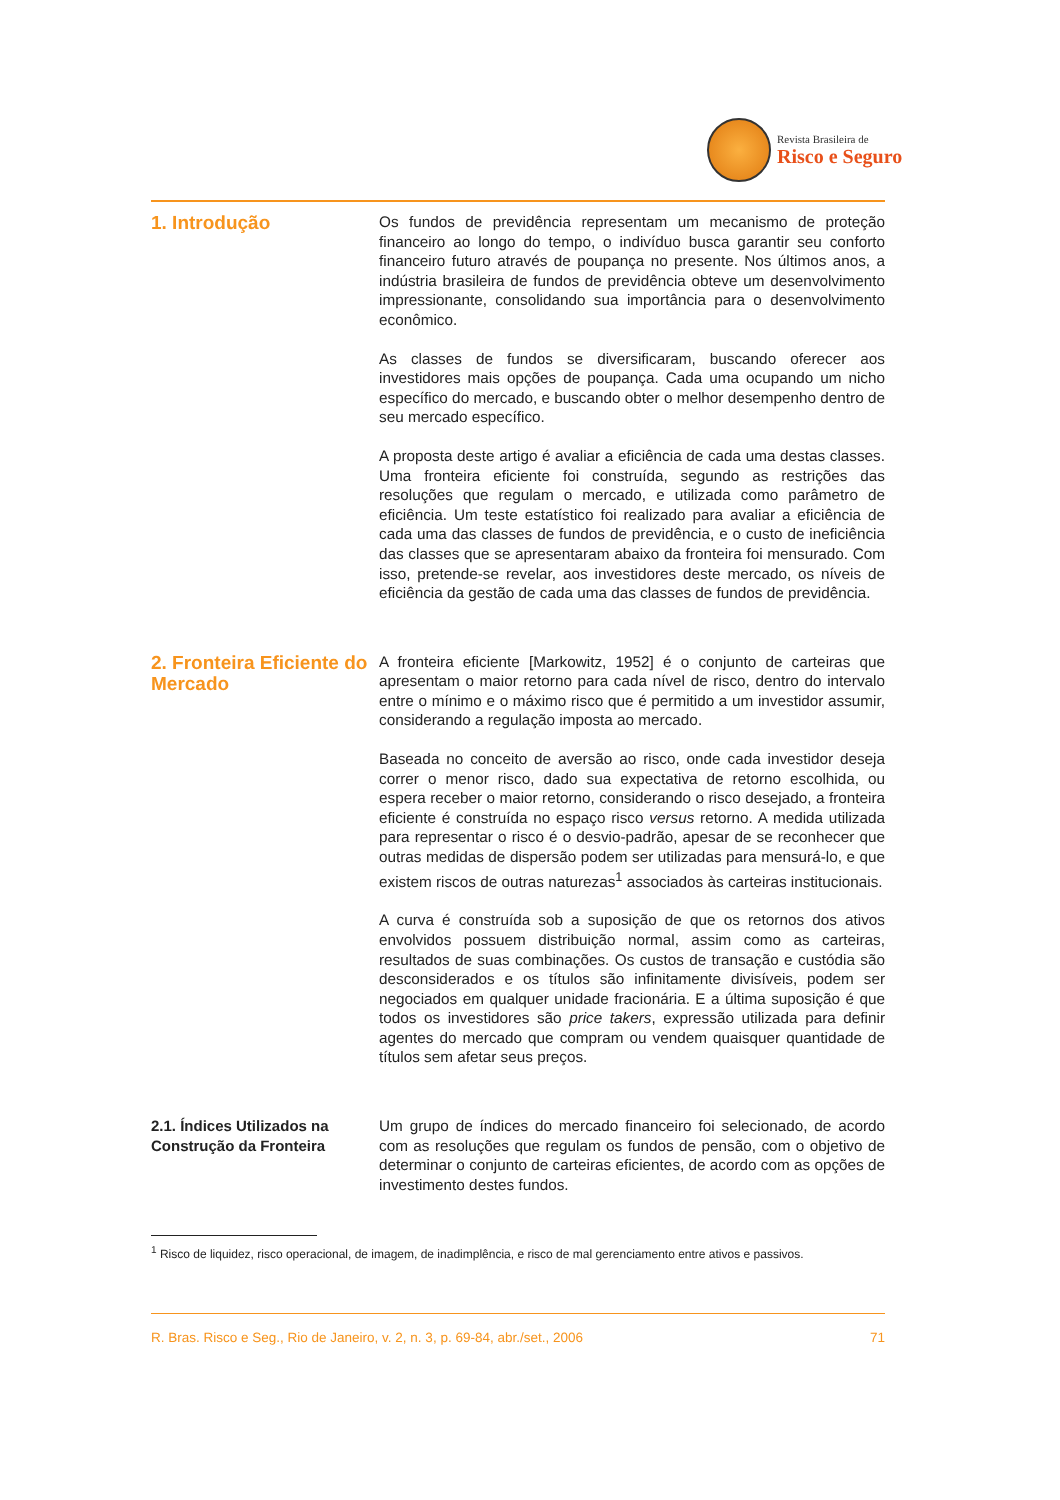Revista Brasileira de
Risco e Seguro
1. Introdução
Os fundos de previdência representam um mecanismo de proteção financeiro ao longo do tempo, o indivíduo busca garantir seu conforto financeiro futuro através de poupança no presente. Nos últimos anos, a indústria brasileira de fundos de previdência obteve um desenvolvimento impressionante, consolidando sua importância para o desenvolvimento econômico.
As classes de fundos se diversificaram, buscando oferecer aos investidores mais opções de poupança. Cada uma ocupando um nicho específico do mercado, e buscando obter o melhor desempenho dentro de seu mercado específico.
A proposta deste artigo é avaliar a eficiência de cada uma destas classes. Uma fronteira eficiente foi construída, segundo as restrições das resoluções que regulam o mercado, e utilizada como parâmetro de eficiência. Um teste estatístico foi realizado para avaliar a eficiência de cada uma das classes de fundos de previdência, e o custo de ineficiência das classes que se apresentaram abaixo da fronteira foi mensurado. Com isso, pretende-se revelar, aos investidores deste mercado, os níveis de eficiência da gestão de cada uma das classes de fundos de previdência.
2. Fronteira Eficiente do Mercado
A fronteira eficiente [Markowitz, 1952] é o conjunto de carteiras que apresentam o maior retorno para cada nível de risco, dentro do intervalo entre o mínimo e o máximo risco que é permitido a um investidor assumir, considerando a regulação imposta ao mercado.
Baseada no conceito de aversão ao risco, onde cada investidor deseja correr o menor risco, dado sua expectativa de retorno escolhida, ou espera receber o maior retorno, considerando o risco desejado, a fronteira eficiente é construída no espaço risco versus retorno. A medida utilizada para representar o risco é o desvio-padrão, apesar de se reconhecer que outras medidas de dispersão podem ser utilizadas para mensurá-lo, e que existem riscos de outras naturezas<sup>1</sup> associados às carteiras institucionais.
A curva é construída sob a suposição de que os retornos dos ativos envolvidos possuem distribuição normal, assim como as carteiras, resultados de suas combinações. Os custos de transação e custódia são desconsiderados e os títulos são infinitamente divisíveis, podem ser negociados em qualquer unidade fracionária. E a última suposição é que todos os investidores são price takers, expressão utilizada para definir agentes do mercado que compram ou vendem quaisquer quantidade de títulos sem afetar seus preços.
2.1. Índices Utilizados na Construção da Fronteira
Um grupo de índices do mercado financeiro foi selecionado, de acordo com as resoluções que regulam os fundos de pensão, com o objetivo de determinar o conjunto de carteiras eficientes, de acordo com as opções de investimento destes fundos.
<sup>1</sup> Risco de liquidez, risco operacional, de imagem, de inadimplência, e risco de mal gerenciamento entre ativos e passivos.
R. Bras. Risco e Seg., Rio de Janeiro, v. 2, n. 3, p. 69-84, abr./set., 2006 71